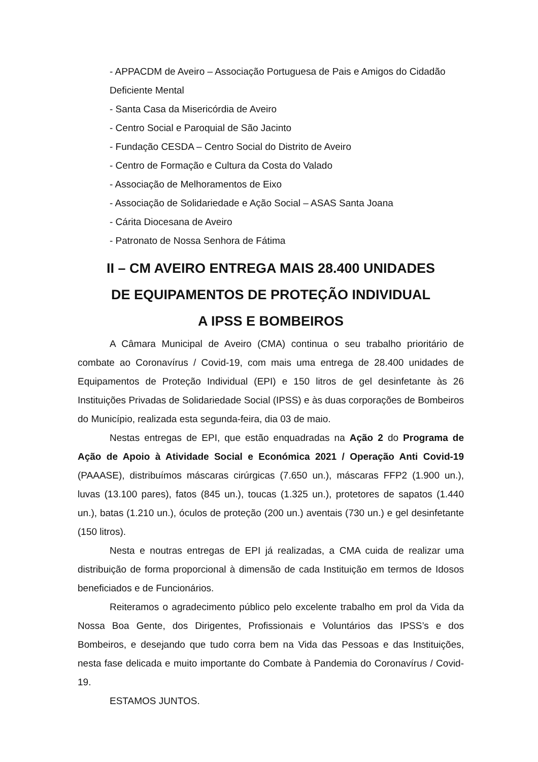- APPACDM de Aveiro – Associação Portuguesa de Pais e Amigos do Cidadão Deficiente Mental
- Santa Casa da Misericórdia de Aveiro
- Centro Social e Paroquial de São Jacinto
- Fundação CESDA – Centro Social do Distrito de Aveiro
- Centro de Formação e Cultura da Costa do Valado
- Associação de Melhoramentos de Eixo
- Associação de Solidariedade e Ação Social – ASAS Santa Joana
- Cárita Diocesana de Aveiro
- Patronato de Nossa Senhora de Fátima
II – CM AVEIRO ENTREGA MAIS 28.400 UNIDADES
DE EQUIPAMENTOS DE PROTEÇÃO INDIVIDUAL
A IPSS E BOMBEIROS
A Câmara Municipal de Aveiro (CMA) continua o seu trabalho prioritário de combate ao Coronavírus / Covid-19, com mais uma entrega de 28.400 unidades de Equipamentos de Proteção Individual (EPI) e 150 litros de gel desinfetante às 26 Instituições Privadas de Solidariedade Social (IPSS) e às duas corporações de Bombeiros do Município, realizada esta segunda-feira, dia 03 de maio.
Nestas entregas de EPI, que estão enquadradas na Ação 2 do Programa de Ação de Apoio à Atividade Social e Económica 2021 / Operação Anti Covid-19 (PAAASE), distribuímos máscaras cirúrgicas (7.650 un.), máscaras FFP2 (1.900 un.), luvas (13.100 pares), fatos (845 un.), toucas (1.325 un.), protetores de sapatos (1.440 un.), batas (1.210 un.), óculos de proteção (200 un.) aventais (730 un.) e gel desinfetante (150 litros).
Nesta e noutras entregas de EPI já realizadas, a CMA cuida de realizar uma distribuição de forma proporcional à dimensão de cada Instituição em termos de Idosos beneficiados e de Funcionários.
Reiteramos o agradecimento público pelo excelente trabalho em prol da Vida da Nossa Boa Gente, dos Dirigentes, Profissionais e Voluntários das IPSS’s e dos Bombeiros, e desejando que tudo corra bem na Vida das Pessoas e das Instituições, nesta fase delicada e muito importante do Combate à Pandemia do Coronavírus / Covid-19.
ESTAMOS JUNTOS.